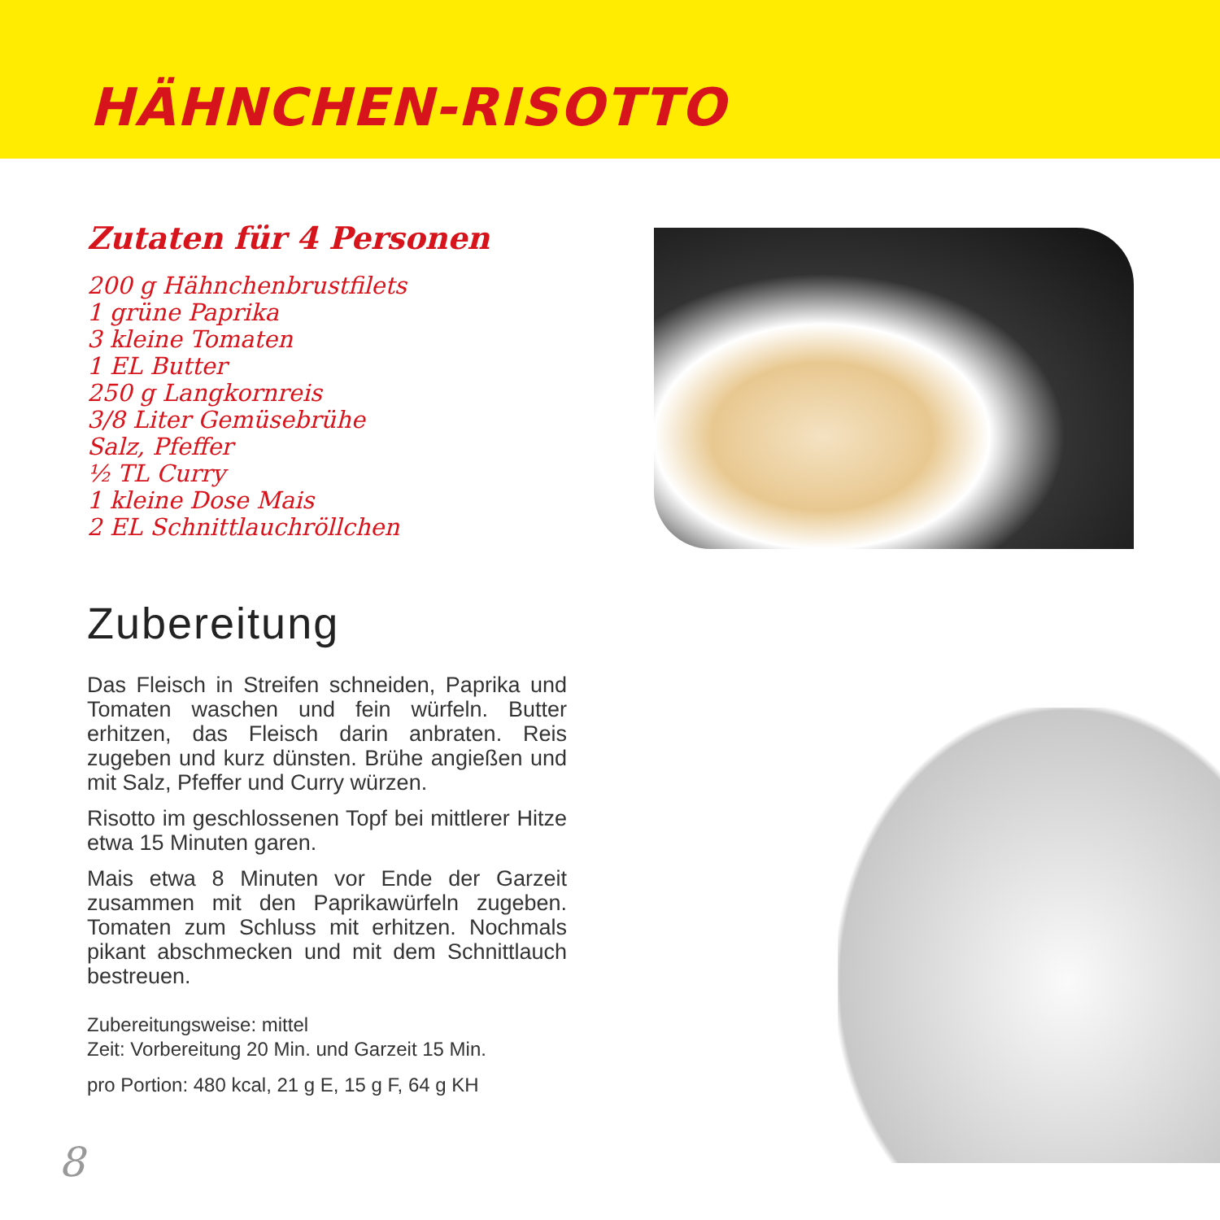HÄHNCHEN-RISOTTO
Zutaten für 4 Personen
200 g Hähnchenbrustfilets
1 grüne Paprika
3 kleine Tomaten
1 EL Butter
250 g Langkornreis
3/8 Liter Gemüsebrühe
Salz, Pfeffer
½ TL Curry
1 kleine Dose Mais
2 EL Schnittlauchröllchen
Zubereitung
Das Fleisch in Streifen schneiden, Paprika und Tomaten waschen und fein würfeln. Butter erhitzen, das Fleisch darin anbraten. Reis zugeben und kurz dünsten. Brühe angießen und mit Salz, Pfeffer und Curry würzen.
Risotto im geschlossenen Topf bei mittlerer Hitze etwa 15 Minuten garen.
Mais etwa 8 Minuten vor Ende der Garzeit zusammen mit den Paprikawürfeln zugeben. Tomaten zum Schluss mit erhitzen. Nochmals pikant abschmecken und mit dem Schnittlauch bestreuen.
Zubereitungsweise: mittel
Zeit: Vorbereitung 20 Min. und Garzeit 15 Min.
pro Portion: 480 kcal, 21 g E, 15 g F, 64 g KH
8